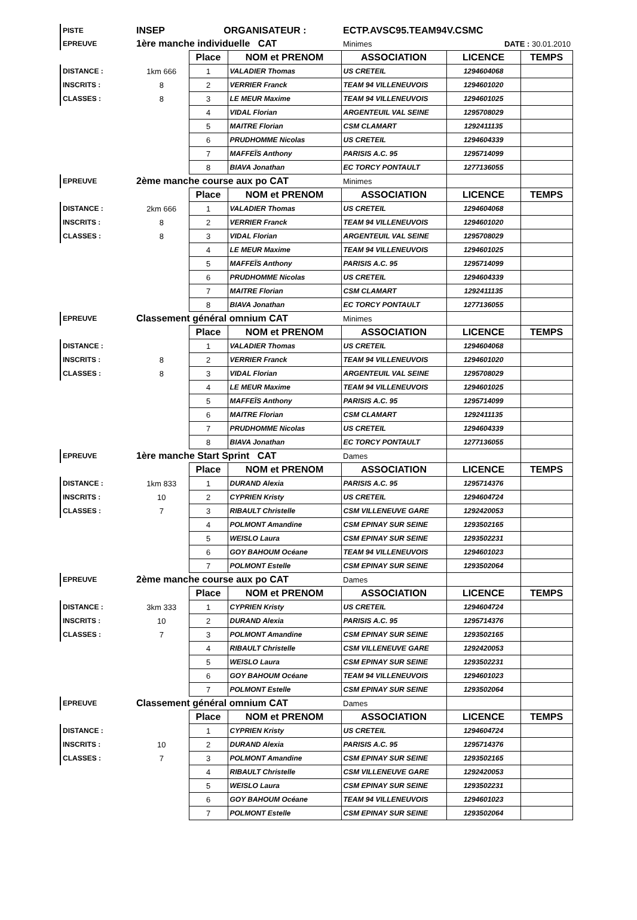| PISTE | INSEP | ORGANISATEUR : | ECTP.AVSC95.TEAM94V.CSMC | |
| EPREUVE | 1ère manche individuelle CAT | | Minimes | DATE : 30.01.2010 |
| | | Place | NOM et PRENOM | ASSOCIATION | LICENCE | TEMPS |
| DISTANCE : | 1km 666 | 1 | VALADIER Thomas | US CRETEIL | 1294604068 | |
| INSCRITS : | 8 | 2 | VERRIER Franck | TEAM 94 VILLENEUVOIS | 1294601020 | |
| CLASSES : | 8 | 3 | LE MEUR Maxime | TEAM 94 VILLENEUVOIS | 1294601025 | |
| | | 4 | VIDAL Florian | ARGENTEUIL VAL SEINE | 1295708029 | |
| | | 5 | MAITRE Florian | CSM CLAMART | 1292411135 | |
| | | 6 | PRUDHOMME Nicolas | US CRETEIL | 1294604339 | |
| | | 7 | MAFFEÏS Anthony | PARISIS A.C. 95 | 1295714099 | |
| | | 8 | BIAVA Jonathan | EC TORCY PONTAULT | 1277136055 | |
| EPREUVE | 2ème manche course aux po CAT | | | Minimes | | |
| | | Place | NOM et PRENOM | ASSOCIATION | LICENCE | TEMPS |
| DISTANCE : | 2km 666 | 1 | VALADIER Thomas | US CRETEIL | 1294604068 | |
| INSCRITS : | 8 | 2 | VERRIER Franck | TEAM 94 VILLENEUVOIS | 1294601020 | |
| CLASSES : | 8 | 3 | VIDAL Florian | ARGENTEUIL VAL SEINE | 1295708029 | |
| | | 4 | LE MEUR Maxime | TEAM 94 VILLENEUVOIS | 1294601025 | |
| | | 5 | MAFFEÏS Anthony | PARISIS A.C. 95 | 1295714099 | |
| | | 6 | PRUDHOMME Nicolas | US CRETEIL | 1294604339 | |
| | | 7 | MAITRE Florian | CSM CLAMART | 1292411135 | |
| | | 8 | BIAVA Jonathan | EC TORCY PONTAULT | 1277136055 | |
| EPREUVE | Classement général omnium CAT | | | Minimes | | |
| | | Place | NOM et PRENOM | ASSOCIATION | LICENCE | TEMPS |
| DISTANCE : | | 1 | VALADIER Thomas | US CRETEIL | 1294604068 | |
| INSCRITS : | 8 | 2 | VERRIER Franck | TEAM 94 VILLENEUVOIS | 1294601020 | |
| CLASSES : | 8 | 3 | VIDAL Florian | ARGENTEUIL VAL SEINE | 1295708029 | |
| | | 4 | LE MEUR Maxime | TEAM 94 VILLENEUVOIS | 1294601025 | |
| | | 5 | MAFFEÏS Anthony | PARISIS A.C. 95 | 1295714099 | |
| | | 6 | MAITRE Florian | CSM CLAMART | 1292411135 | |
| | | 7 | PRUDHOMME Nicolas | US CRETEIL | 1294604339 | |
| | | 8 | BIAVA Jonathan | EC TORCY PONTAULT | 1277136055 | |
| EPREUVE | 1ère manche Start Sprint CAT | | | Dames | | |
| | | Place | NOM et PRENOM | ASSOCIATION | LICENCE | TEMPS |
| DISTANCE : | 1km 833 | 1 | DURAND Alexia | PARISIS A.C. 95 | 1295714376 | |
| INSCRITS : | 10 | 2 | CYPRIEN Kristy | US CRETEIL | 1294604724 | |
| CLASSES : | 7 | 3 | RIBAULT Christelle | CSM VILLENEUVE GARE | 1292420053 | |
| | | 4 | POLMONT Amandine | CSM EPINAY SUR SEINE | 1293502165 | |
| | | 5 | WEISLO Laura | CSM EPINAY SUR SEINE | 1293502231 | |
| | | 6 | GOY BAHOUM Océane | TEAM 94 VILLENEUVOIS | 1294601023 | |
| | | 7 | POLMONT Estelle | CSM EPINAY SUR SEINE | 1293502064 | |
| EPREUVE | 2ème manche course aux po CAT | | | Dames | | |
| | | Place | NOM et PRENOM | ASSOCIATION | LICENCE | TEMPS |
| DISTANCE : | 3km 333 | 1 | CYPRIEN Kristy | US CRETEIL | 1294604724 | |
| INSCRITS : | 10 | 2 | DURAND Alexia | PARISIS A.C. 95 | 1295714376 | |
| CLASSES : | 7 | 3 | POLMONT Amandine | CSM EPINAY SUR SEINE | 1293502165 | |
| | | 4 | RIBAULT Christelle | CSM VILLENEUVE GARE | 1292420053 | |
| | | 5 | WEISLO Laura | CSM EPINAY SUR SEINE | 1293502231 | |
| | | 6 | GOY BAHOUM Océane | TEAM 94 VILLENEUVOIS | 1294601023 | |
| | | 7 | POLMONT Estelle | CSM EPINAY SUR SEINE | 1293502064 | |
| EPREUVE | Classement général omnium CAT | | | Dames | | |
| | | Place | NOM et PRENOM | ASSOCIATION | LICENCE | TEMPS |
| DISTANCE : | | 1 | CYPRIEN Kristy | US CRETEIL | 1294604724 | |
| INSCRITS : | 10 | 2 | DURAND Alexia | PARISIS A.C. 95 | 1295714376 | |
| CLASSES : | 7 | 3 | POLMONT Amandine | CSM EPINAY SUR SEINE | 1293502165 | |
| | | 4 | RIBAULT Christelle | CSM VILLENEUVE GARE | 1292420053 | |
| | | 5 | WEISLO Laura | CSM EPINAY SUR SEINE | 1293502231 | |
| | | 6 | GOY BAHOUM Océane | TEAM 94 VILLENEUVOIS | 1294601023 | |
| | | 7 | POLMONT Estelle | CSM EPINAY SUR SEINE | 1293502064 | |